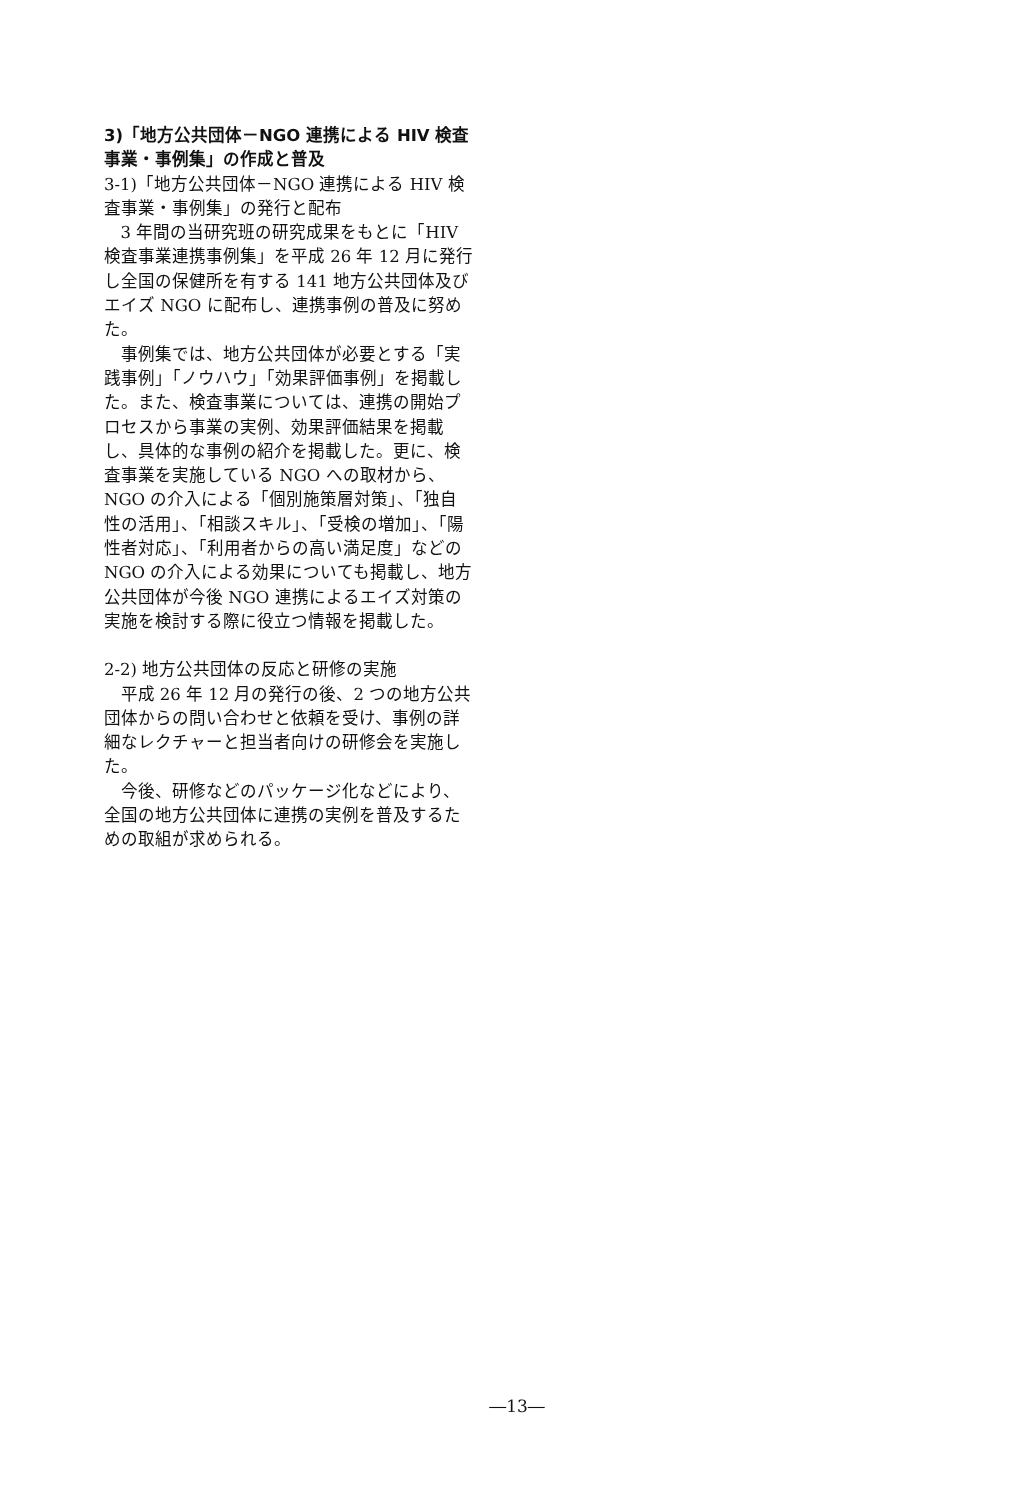3)「地方公共団体－NGO 連携による HIV 検査事業・事例集」の作成と普及
3-1)「地方公共団体－NGO 連携による HIV 検査事業・事例集」の発行と配布
3 年間の当研究班の研究成果をもとに「HIV 検査事業連携事例集」を平成 26 年 12 月に発行し全国の保健所を有する 141 地方公共団体及びエイズ NGO に配布し、連携事例の普及に努めた。
事例集では、地方公共団体が必要とする「実践事例」「ノウハウ」「効果評価事例」を掲載した。また、検査事業については、連携の開始プロセスから事業の実例、効果評価結果を掲載し、具体的な事例の紹介を掲載した。更に、検査事業を実施している NGO への取材から、NGO の介入による「個別施策層対策」、「独自性の活用」、「相談スキル」、「受検の増加」、「陽性者対応」、「利用者からの高い満足度」などの NGO の介入による効果についても掲載し、地方公共団体が今後 NGO 連携によるエイズ対策の実施を検討する際に役立つ情報を掲載した。
2-2) 地方公共団体の反応と研修の実施
平成 26 年 12 月の発行の後、2 つの地方公共団体からの問い合わせと依頼を受け、事例の詳細なレクチャーと担当者向けの研修会を実施した。
今後、研修などのパッケージ化などにより、全国の地方公共団体に連携の実例を普及するための取組が求められる。
―13―